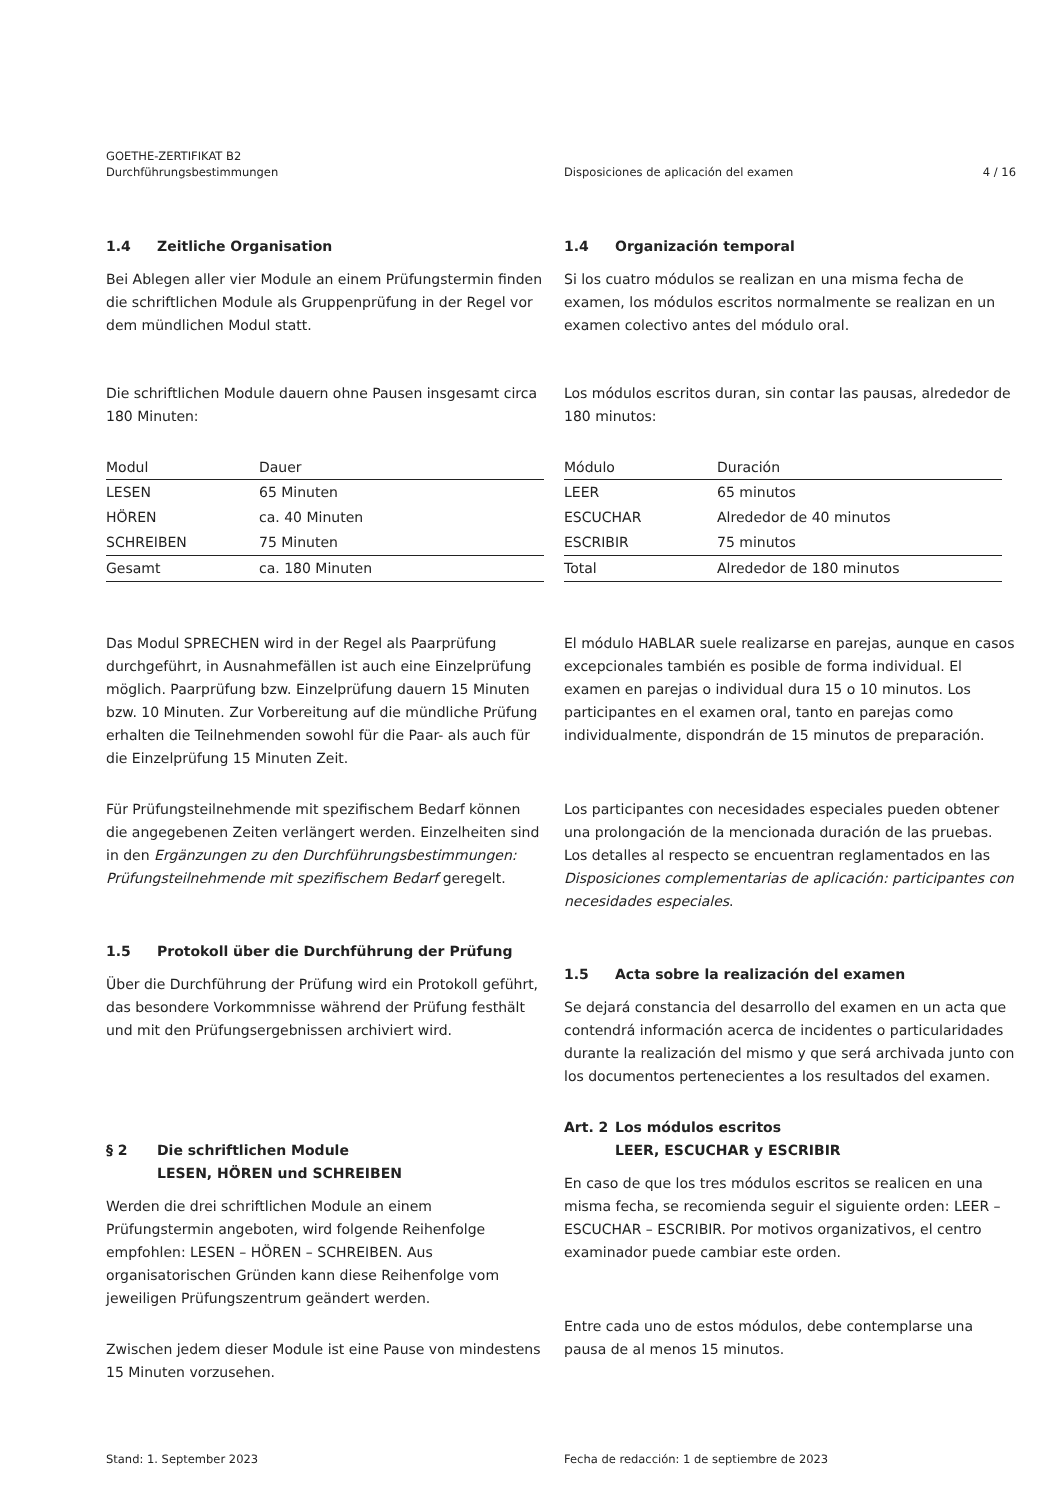GOETHE-ZERTIFIKAT B2
Durchführungsbestimmungen
Disposiciones de aplicación del examen
4 / 16
1.4 Zeitliche Organisation
Bei Ablegen aller vier Module an einem Prüfungstermin finden die schriftlichen Module als Gruppenprüfung in der Regel vor dem mündlichen Modul statt.
Die schriftlichen Module dauern ohne Pausen insgesamt circa 180 Minuten:
| Modul | Dauer |
| --- | --- |
| LESEN | 65 Minuten |
| HÖREN | ca. 40 Minuten |
| SCHREIBEN | 75 Minuten |
| Gesamt | ca. 180 Minuten |
Das Modul SPRECHEN wird in der Regel als Paarprüfung durchgeführt, in Ausnahmefällen ist auch eine Einzelprüfung möglich. Paarprüfung bzw. Einzelprüfung dauern 15 Minuten bzw. 10 Minuten. Zur Vorbereitung auf die mündliche Prüfung erhalten die Teilnehmenden sowohl für die Paar- als auch für die Einzelprüfung 15 Minuten Zeit.
Für Prüfungsteilnehmende mit spezifischem Bedarf können die angegebenen Zeiten verlängert werden. Einzelheiten sind in den Ergänzungen zu den Durchführungsbestimmungen: Prüfungsteilnehmende mit spezifischem Bedarf geregelt.
1.5 Protokoll über die Durchführung der Prüfung
Über die Durchführung der Prüfung wird ein Protokoll geführt, das besondere Vorkommnisse während der Prüfung festhält und mit den Prüfungsergebnissen archiviert wird.
§ 2 Die schriftlichen Module
LESEN, HÖREN und SCHREIBEN
Werden die drei schriftlichen Module an einem Prüfungstermin angeboten, wird folgende Reihenfolge empfohlen: LESEN – HÖREN – SCHREIBEN. Aus organisatorischen Gründen kann diese Reihenfolge vom jeweiligen Prüfungszentrum geändert werden.
Zwischen jedem dieser Module ist eine Pause von mindestens 15 Minuten vorzusehen.
1.4 Organización temporal
Si los cuatro módulos se realizan en una misma fecha de examen, los módulos escritos normalmente se realizan en un examen colectivo antes del módulo oral.
Los módulos escritos duran, sin contar las pausas, alrededor de 180 minutos:
| Módulo | Duración |
| --- | --- |
| LEER | 65 minutos |
| ESCUCHAR | Alrededor de 40 minutos |
| ESCRIBIR | 75 minutos |
| Total | Alrededor de 180 minutos |
El módulo HABLAR suele realizarse en parejas, aunque en casos excepcionales también es posible de forma individual. El examen en parejas o individual dura 15 o 10 minutos. Los participantes en el examen oral, tanto en parejas como individualmente, dispondrán de 15 minutos de preparación.
Los participantes con necesidades especiales pueden obtener una prolongación de la mencionada duración de las pruebas. Los detalles al respecto se encuentran reglamentados en las Disposiciones complementarias de aplicación: participantes con necesidades especiales.
1.5 Acta sobre la realización del examen
Se dejará constancia del desarrollo del examen en un acta que contendrá información acerca de incidentes o particularidades durante la realización del mismo y que será archivada junto con los documentos pertenecientes a los resultados del examen.
Art. 2 Los módulos escritos
LEER, ESCUCHAR y ESCRIBIR
En caso de que los tres módulos escritos se realicen en una misma fecha, se recomienda seguir el siguiente orden: LEER – ESCUCHAR – ESCRIBIR. Por motivos organizativos, el centro examinador puede cambiar este orden.
Entre cada uno de estos módulos, debe contemplarse una pausa de al menos 15 minutos.
Stand: 1. September 2023 Fecha de redacción: 1 de septiembre de 2023